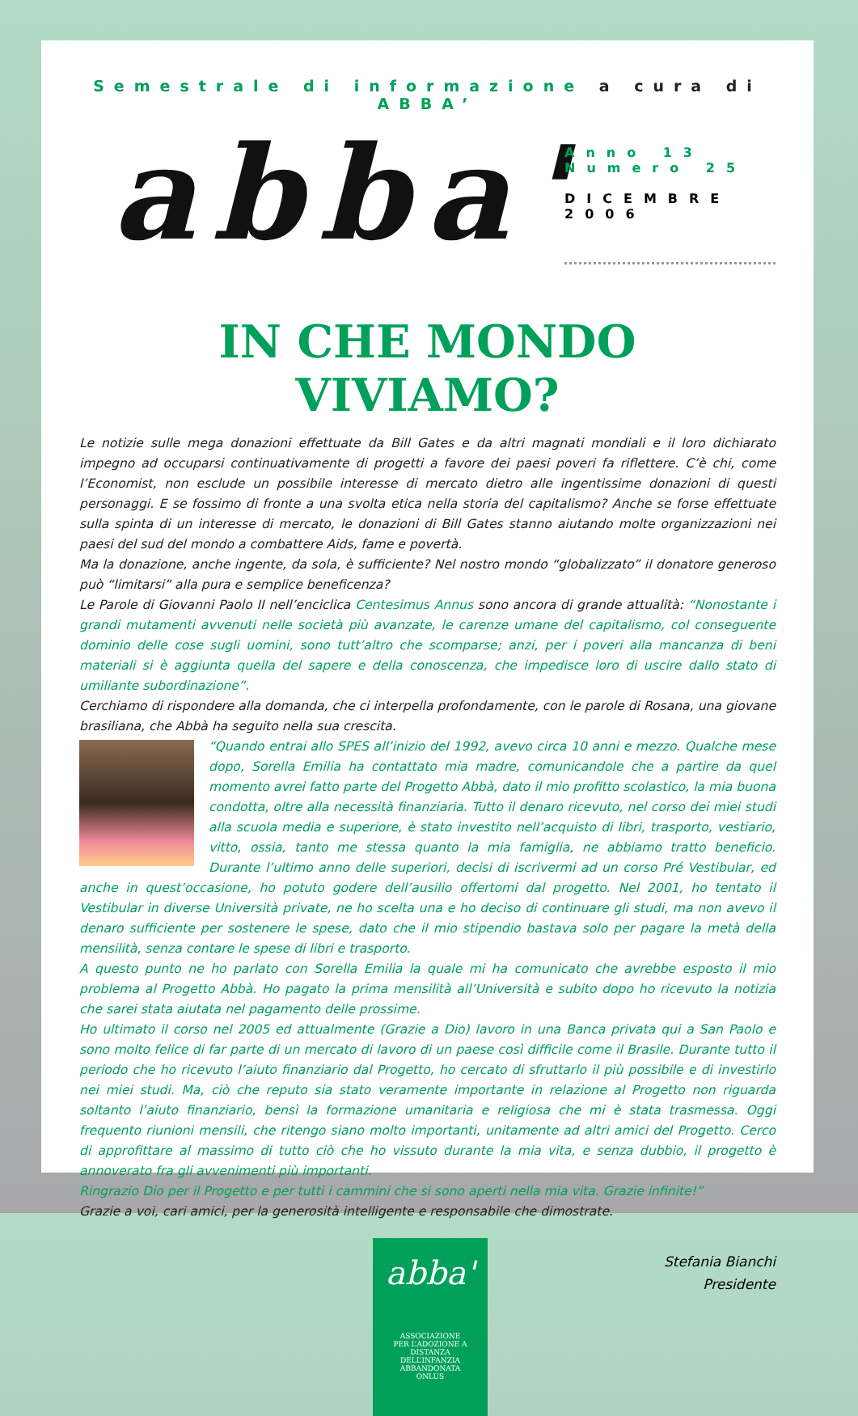Semestrale di informazione a cura di ABBA’
abba'
Anno 13
Numero 25
DICEMBRE
2006
IN CHE MONDO VIVIAMO?
Le notizie sulle mega donazioni effettuate da Bill Gates e da altri magnati mondiali e il loro dichiarato impegno ad occuparsi continuativamente di progetti a favore dei paesi poveri fa riflettere. C’è chi, come l’Economist, non esclude un possibile interesse di mercato dietro alle ingentissime donazioni di questi personaggi. E se fossimo di fronte a una svolta etica nella storia del capitalismo? Anche se forse effettuate sulla spinta di un interesse di mercato, le donazioni di Bill Gates stanno aiutando molte organizzazioni nei paesi del sud del mondo a combattere Aids, fame e povertà.
Ma la donazione, anche ingente, da sola, è sufficiente? Nel nostro mondo “globalizzato” il donatore generoso può “limitarsi” alla pura e semplice beneficenza?
Le Parole di Giovanni Paolo II nell’enciclica Centesimus Annus sono ancora di grande attualità: “Nonostante i grandi mutamenti avvenuti nelle società più avanzate, le carenze umane del capitalismo, col conseguente dominio delle cose sugli uomini, sono tutt’altro che scomparse; anzi, per i poveri alla mancanza di beni materiali si è aggiunta quella del sapere e della conoscenza, che impedisce loro di uscire dallo stato di umiliante subordinazione”.
Cerchiamo di rispondere alla domanda, che ci interpella profondamente, con le parole di Rosana, una giovane brasiliana, che Abbà ha seguito nella sua crescita.
“Quando entrai allo SPES all’inizio del 1992, avevo circa 10 anni e mezzo. Qualche mese dopo, Sorella Emilia ha contattato mia madre, comunicandole che a partire da quel momento avrei fatto parte del Progetto Abbà, dato il mio profitto scolastico, la mia buona condotta, oltre alla necessità finanziaria. Tutto il denaro ricevuto, nel corso dei miei studi alla scuola media e superiore, è stato investito nell’acquisto di libri, trasporto, vestiario, vitto, ossia, tanto me stessa quanto la mia famiglia, ne abbiamo tratto beneficio. Durante l’ultimo anno delle superiori, decisi di iscrivermi ad un corso Pré Vestibular, ed anche in quest’occasione, ho potuto godere dell’ausilio offertomi dal progetto. Nel 2001, ho tentato il Vestibular in diverse Università private, ne ho scelta una e ho deciso di continuare gli studi, ma non avevo il denaro sufficiente per sostenere le spese, dato che il mio stipendio bastava solo per pagare la metà della mensilità, senza contare le spese di libri e trasporto.
A questo punto ne ho parlato con Sorella Emilia la quale mi ha comunicato che avrebbe esposto il mio problema al Progetto Abbà. Ho pagato la prima mensilità all’Università e subito dopo ho ricevuto la notizia che sarei stata aiutata nel pagamento delle prossime.
Ho ultimato il corso nel 2005 ed attualmente (Grazie a Dio) lavoro in una Banca privata qui a San Paolo e sono molto felice di far parte di un mercato di lavoro di un paese così difficile come il Brasile. Durante tutto il periodo che ho ricevuto l’aiuto finanziario dal Progetto, ho cercato di sfruttarlo il più possibile e di investirlo nei miei studi. Ma, ciò che reputo sia stato veramente importante in relazione al Progetto non riguarda soltanto l’aiuto finanziario, bensì la formazione umanitaria e religiosa che mi è stata trasmessa. Oggi frequento riunioni mensili, che ritengo siano molto importanti, unitamente ad altri amici del Progetto. Cerco di approfittare al massimo di tutto ciò che ho vissuto durante la mia vita, e senza dubbio, il progetto è annoverato fra gli avvenimenti più importanti.
Ringrazio Dio per il Progetto e per tutti i cammini che si sono aperti nella mia vita. Grazie infinite!”
Grazie a voi, cari amici, per la generosità intelligente e responsabile che dimostrate.
abba'
ASSOCIAZIONE
PER L’ADOZIONE A DISTANZA
DELL’INFANZIA ABBANDONATA
ONLUS
Stefania Bianchi
Presidente